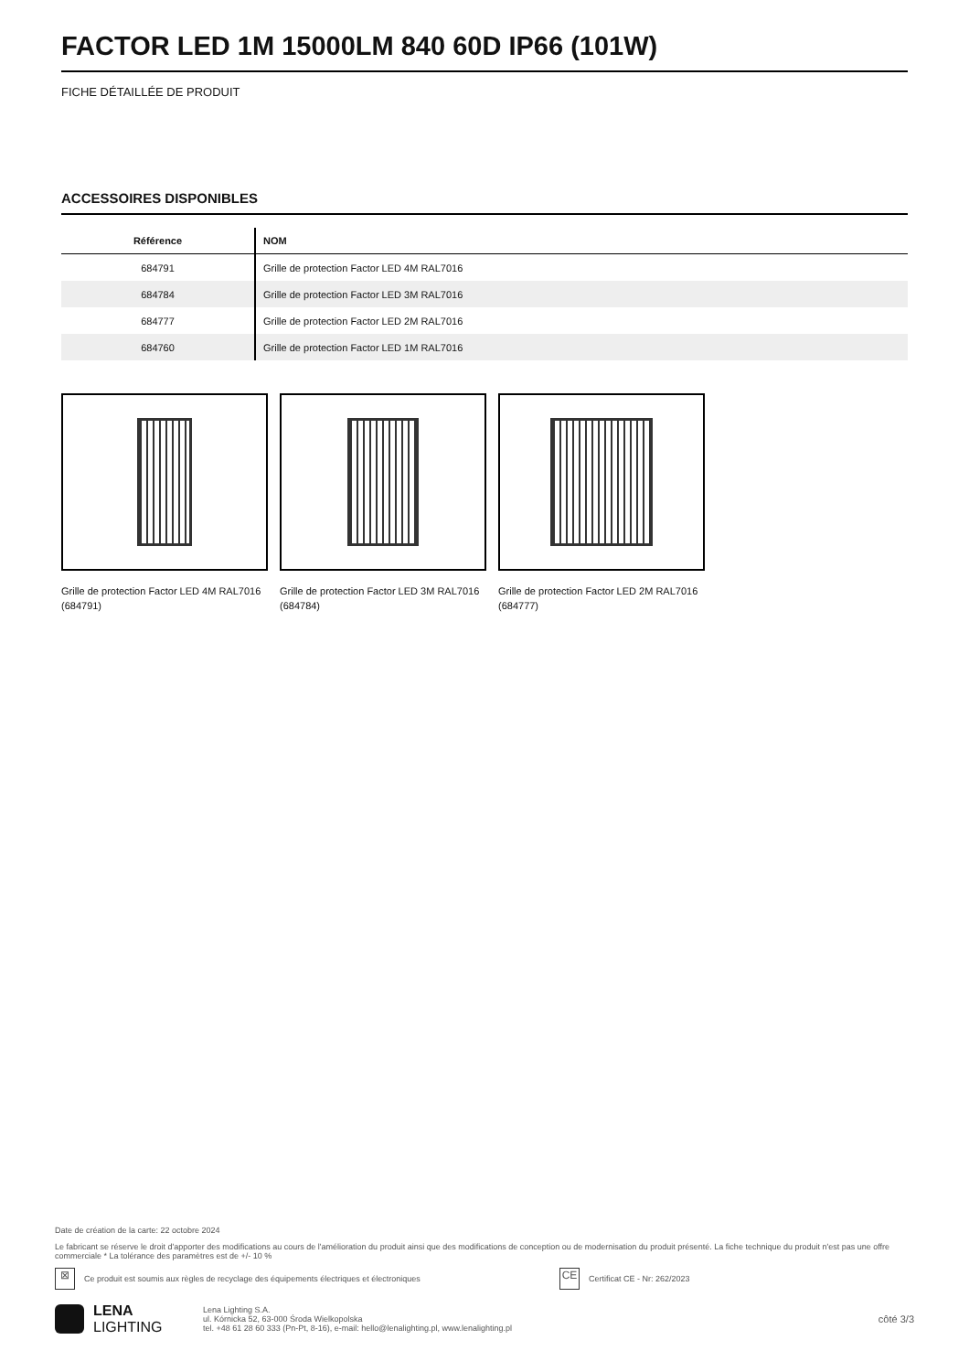FACTOR LED 1M 15000LM 840 60D IP66 (101W)
FICHE DÉTAILLÉE DE PRODUIT
ACCESSOIRES DISPONIBLES
| Référence | NOM |
| --- | --- |
| 684791 | Grille de protection Factor LED 4M RAL7016 |
| 684784 | Grille de protection Factor LED 3M RAL7016 |
| 684777 | Grille de protection Factor LED 2M RAL7016 |
| 684760 | Grille de protection Factor LED 1M RAL7016 |
Grille de protection Factor LED 4M RAL7016 (684791)
Grille de protection Factor LED 3M RAL7016 (684784)
Grille de protection Factor LED 2M RAL7016 (684777)
Date de création de la carte: 22 octobre 2024
Le fabricant se réserve le droit d'apporter des modifications au cours de l'amélioration du produit ainsi que des modifications de conception ou de modernisation du produit présenté. La fiche technique du produit n'est pas une offre commerciale * La tolérance des paramètres est de +/- 10 %
⊠ Ce produit est soumis aux règles de recyclage des équipements électriques et électroniques CE Certificat CE - Nr: 262/2023
LENA
LIGHTING Lena Lighting S.A.
ul. Kórnicka 52, 63-000 Środa Wielkopolska
tel. +48 61 28 60 333 (Pn-Pt, 8-16), e-mail: hello@lenalighting.pl, www.lenalighting.pl côté 3/3